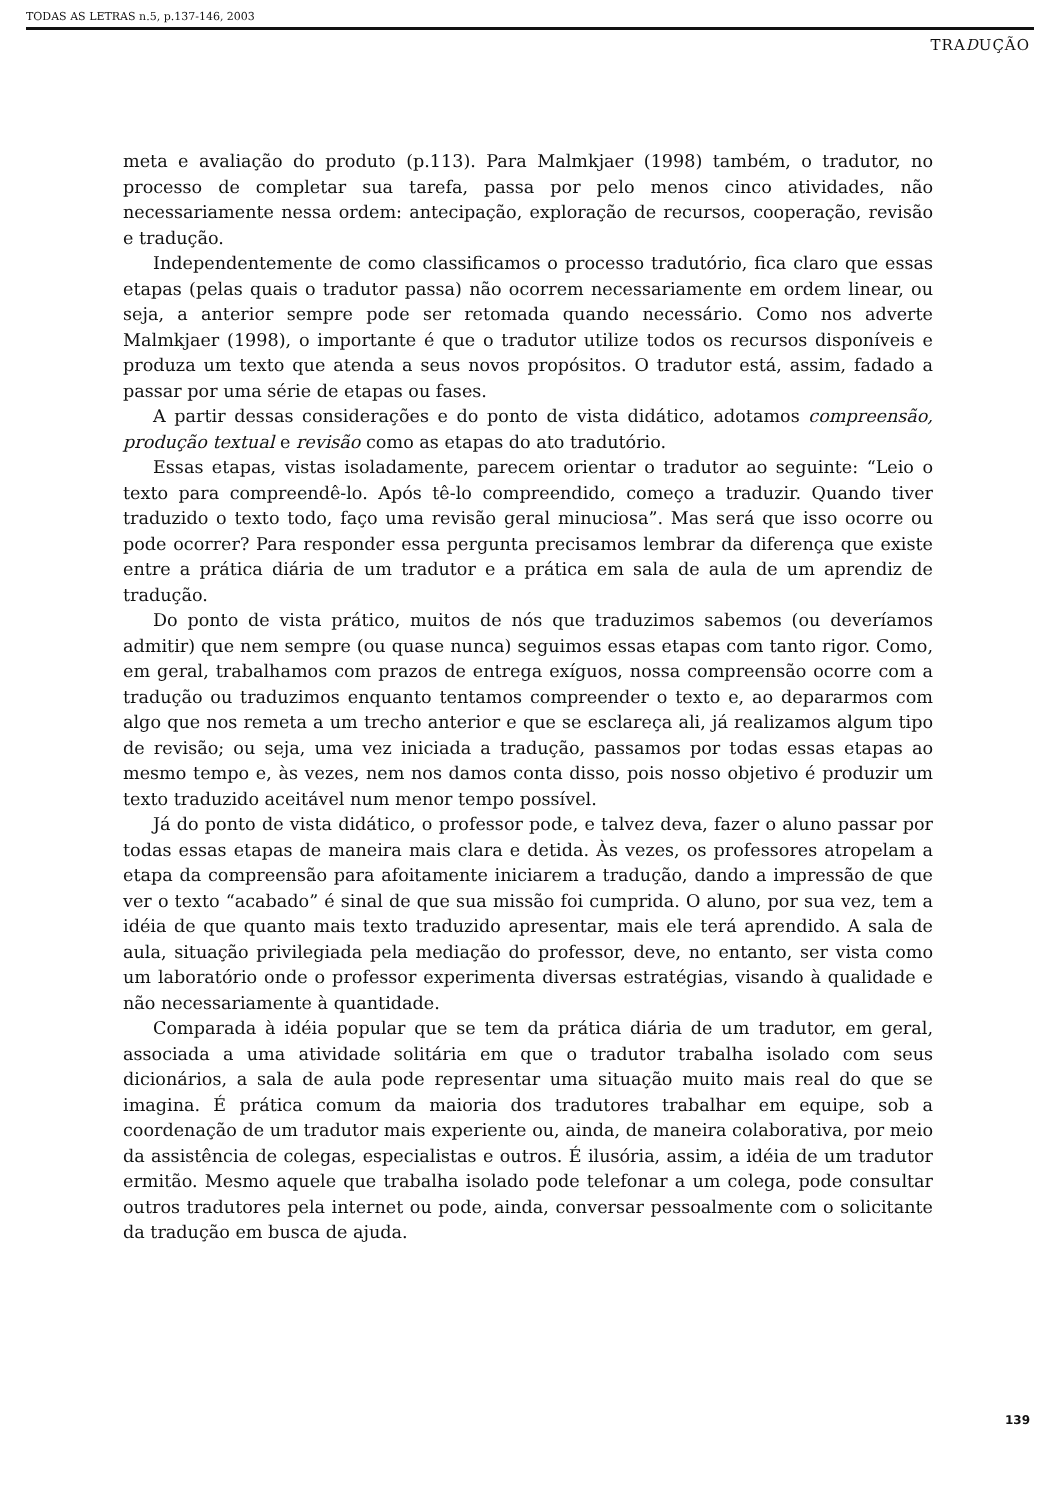TODAS AS LETRAS n.5, p.137-146, 2003
TRADUÇÃO
meta e avaliação do produto (p.113). Para Malmkjaer (1998) também, o tradutor, no processo de completar sua tarefa, passa por pelo menos cinco atividades, não necessariamente nessa ordem: antecipação, exploração de recursos, cooperação, revisão e tradução.
Independentemente de como classificamos o processo tradutório, fica claro que essas etapas (pelas quais o tradutor passa) não ocorrem necessariamente em ordem linear, ou seja, a anterior sempre pode ser retomada quando necessário. Como nos adverte Malmkjaer (1998), o importante é que o tradutor utilize todos os recursos disponíveis e produza um texto que atenda a seus novos propósitos. O tradutor está, assim, fadado a passar por uma série de etapas ou fases.
A partir dessas considerações e do ponto de vista didático, adotamos compreensão, produção textual e revisão como as etapas do ato tradutório.
Essas etapas, vistas isoladamente, parecem orientar o tradutor ao seguinte: “Leio o texto para compreendê-lo. Após tê-lo compreendido, começo a traduzir. Quando tiver traduzido o texto todo, faço uma revisão geral minuciosa”. Mas será que isso ocorre ou pode ocorrer? Para responder essa pergunta precisamos lembrar da diferença que existe entre a prática diária de um tradutor e a prática em sala de aula de um aprendiz de tradução.
Do ponto de vista prático, muitos de nós que traduzimos sabemos (ou deveríamos admitir) que nem sempre (ou quase nunca) seguimos essas etapas com tanto rigor. Como, em geral, trabalhamos com prazos de entrega exíguos, nossa compreensão ocorre com a tradução ou traduzimos enquanto tentamos compreender o texto e, ao depararmos com algo que nos remeta a um trecho anterior e que se esclareça ali, já realizamos algum tipo de revisão; ou seja, uma vez iniciada a tradução, passamos por todas essas etapas ao mesmo tempo e, às vezes, nem nos damos conta disso, pois nosso objetivo é produzir um texto traduzido aceitável num menor tempo possível.
Já do ponto de vista didático, o professor pode, e talvez deva, fazer o aluno passar por todas essas etapas de maneira mais clara e detida. Às vezes, os professores atropelam a etapa da compreensão para afoitamente iniciarem a tradução, dando a impressão de que ver o texto “acabado” é sinal de que sua missão foi cumprida. O aluno, por sua vez, tem a idéia de que quanto mais texto traduzido apresentar, mais ele terá aprendido. A sala de aula, situação privilegiada pela mediação do professor, deve, no entanto, ser vista como um laboratório onde o professor experimenta diversas estratégias, visando à qualidade e não necessariamente à quantidade.
Comparada à idéia popular que se tem da prática diária de um tradutor, em geral, associada a uma atividade solitária em que o tradutor trabalha isolado com seus dicionários, a sala de aula pode representar uma situação muito mais real do que se imagina. É prática comum da maioria dos tradutores trabalhar em equipe, sob a coordenação de um tradutor mais experiente ou, ainda, de maneira colaborativa, por meio da assistência de colegas, especialistas e outros. É ilusória, assim, a idéia de um tradutor ermitão. Mesmo aquele que trabalha isolado pode telefonar a um colega, pode consultar outros tradutores pela internet ou pode, ainda, conversar pessoalmente com o solicitante da tradução em busca de ajuda.
139